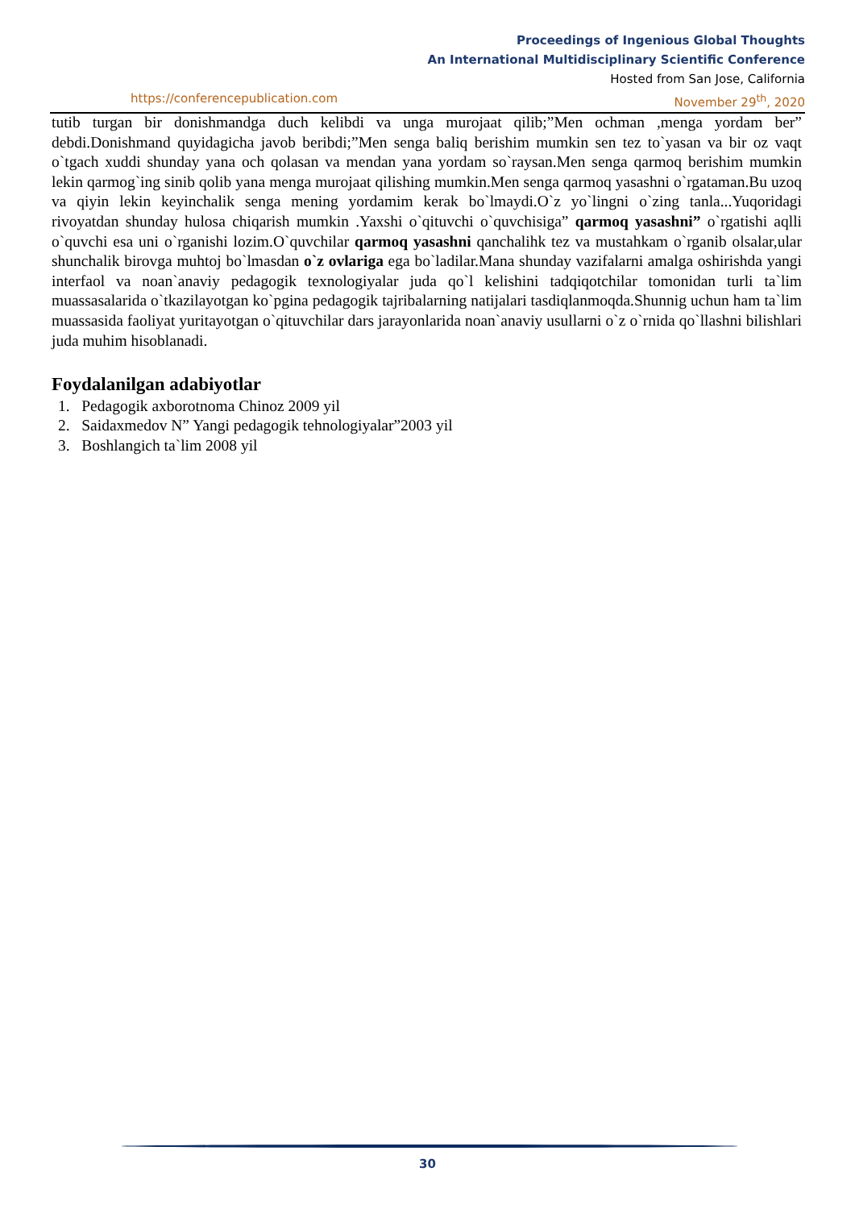Proceedings of Ingenious Global Thoughts
An International Multidisciplinary Scientific Conference
Hosted from San Jose, California
https://conferencepublication.com November 29<sup>th</sup>, 2020
tutib turgan bir donishmandga duch kelibdi va unga murojaat qilib;”Men ochman ,menga yordam ber” debdi.Donishmand quyidagicha javob beribdi;”Men senga baliq berishim mumkin sen tez to`yasan va bir oz vaqt o`tgach xuddi shunday yana och qolasan va mendan yana yordam so`raysan.Men senga qarmoq berishim mumkin lekin qarmog`ing sinib qolib yana menga murojaat qilishing mumkin.Men senga qarmoq yasashni o`rgataman.Bu uzoq va qiyin lekin keyinchalik senga mening yordamim kerak bo`lmaydi.O`z yo`lingni o`zing tanla...Yuqoridagi rivoyatdan shunday hulosa chiqarish mumkin .Yaxshi o`qituvchi o`quvchisiga” qarmoq yasashni” o`rgatishi aqlli o`quvchi esa uni o`rganishi lozim.O`quvchilar qarmoq yasashni qanchalihk tez va mustahkam o`rganib olsalar,ular shunchalik birovga muhtoj bo`lmasdan o`z ovlariga ega bo`ladilar.Mana shunday vazifalarni amalga oshirishda yangi interfaol va noan`anaviy pedagogik texnologiyalar juda qo`l kelishini tadqiqotchilar tomonidan turli ta`lim muassasalarida o`tkazilayotgan ko`pgina pedagogik tajribalarning natijalari tasdiqlanmoqda.Shunnig uchun ham ta`lim muassasida faoliyat yuritayotgan o`qituvchilar dars jarayonlarida noan`anaviy usullarni o`z o`rnida qo`llashni bilishlari juda muhim hisoblanadi.
Foydalanilgan adabiyotlar
1. Pedagogik axborotnoma Chinoz 2009 yil
2. Saidaxmedov N” Yangi pedagogik tehnologiyalar”2003 yil
3. Boshlangich ta`lim 2008 yil
30